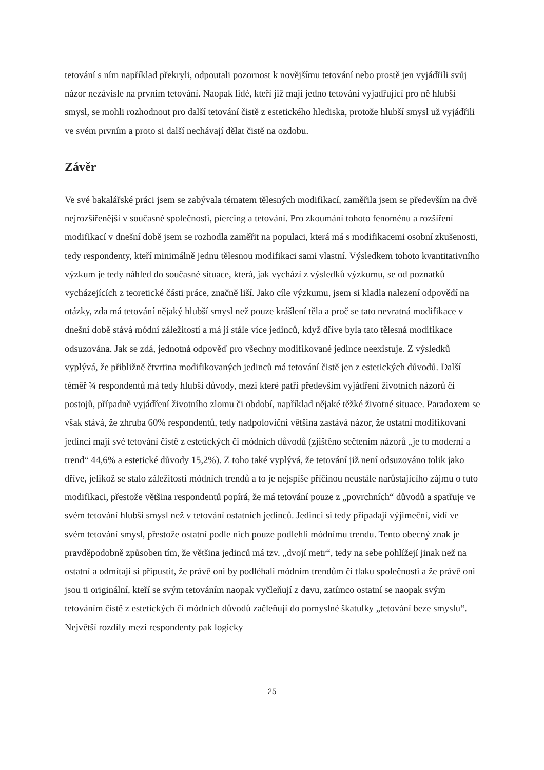tetování s ním například překryli, odpoutali pozornost k novějšímu tetování nebo prostě jen vyjádřili svůj názor nezávisle na prvním tetování. Naopak lidé, kteří již mají jedno tetování vyjadřující pro ně hlubší smysl, se mohli rozhodnout pro další tetování čistě z estetického hlediska, protože hlubší smysl už vyjádřili ve svém prvním a proto si další nechávají dělat čistě na ozdobu.
Závěr
Ve své bakalářské práci jsem se zabývala tématem tělesných modifikací, zaměřila jsem se především na dvě nejrozšířenější v současné společnosti, piercing a tetování. Pro zkoumání tohoto fenoménu a rozšíření modifikací v dnešní době jsem se rozhodla zaměřit na populaci, která má s modifikacemi osobní zkušenosti, tedy respondenty, kteří minimálně jednu tělesnou modifikaci sami vlastní. Výsledkem tohoto kvantitativního výzkum je tedy náhled do současné situace, která, jak vychází z výsledků výzkumu, se od poznatků vycházejících z teoretické části práce, značně liší. Jako cíle výzkumu, jsem si kladla nalezení odpovědí na otázky, zda má tetování nějaký hlubší smysl než pouze krášlení těla a proč se tato nevratná modifikace v dnešní době stává módní záležitostí a má ji stále více jedinců, když dříve byla tato tělesná modifikace odsuzována. Jak se zdá, jednotná odpověď pro všechny modifikované jedince neexistuje. Z výsledků vyplývá, že přibližně čtvrtina modifikovaných jedinců má tetování čistě jen z estetických důvodů. Další téměř ¾ respondentů má tedy hlubší důvody, mezi které patří především vyjádření životních názorů či postojů, případně vyjádření životního zlomu či období, například nějaké těžké životné situace. Paradoxem se však stává, že zhruba 60% respondentů, tedy nadpoloviční většina zastává názor, že ostatní modifikovaní jedinci mají své tetování čistě z estetických či módních důvodů (zjištěno sečtením názorů „je to moderní a trend“ 44,6% a estetické důvody 15,2%). Z toho také vyplývá, že tetování již není odsuzováno tolik jako dříve, jelikož se stalo záležitostí módních trendů a to je nejspíše příčinou neustále narůstajícího zájmu o tuto modifikaci, přestože většina respondentů popírá, že má tetování pouze z „povrchních“ důvodů a spatřuje ve svém tetování hlubší smysl než v tetování ostatních jedinců. Jedinci si tedy připadají výjimeční, vidí ve svém tetování smysl, přestože ostatní podle nich pouze podlehli módnímu trendu. Tento obecný znak je pravděpodobně způsoben tím, že většina jedinců má tzv. „dvojí metr“, tedy na sebe pohlížejí jinak než na ostatní a odmítají si připustit, že právě oni by podléhali módním trendům či tlaku společnosti a že právě oni jsou ti originální, kteří se svým tetováním naopak vyčleňují z davu, zatímco ostatní se naopak svým tetováním čistě z estetických či módních důvodů začleňují do pomyslné škatulky „tetování beze smyslu“. Největší rozdíly mezi respondenty pak logicky
25